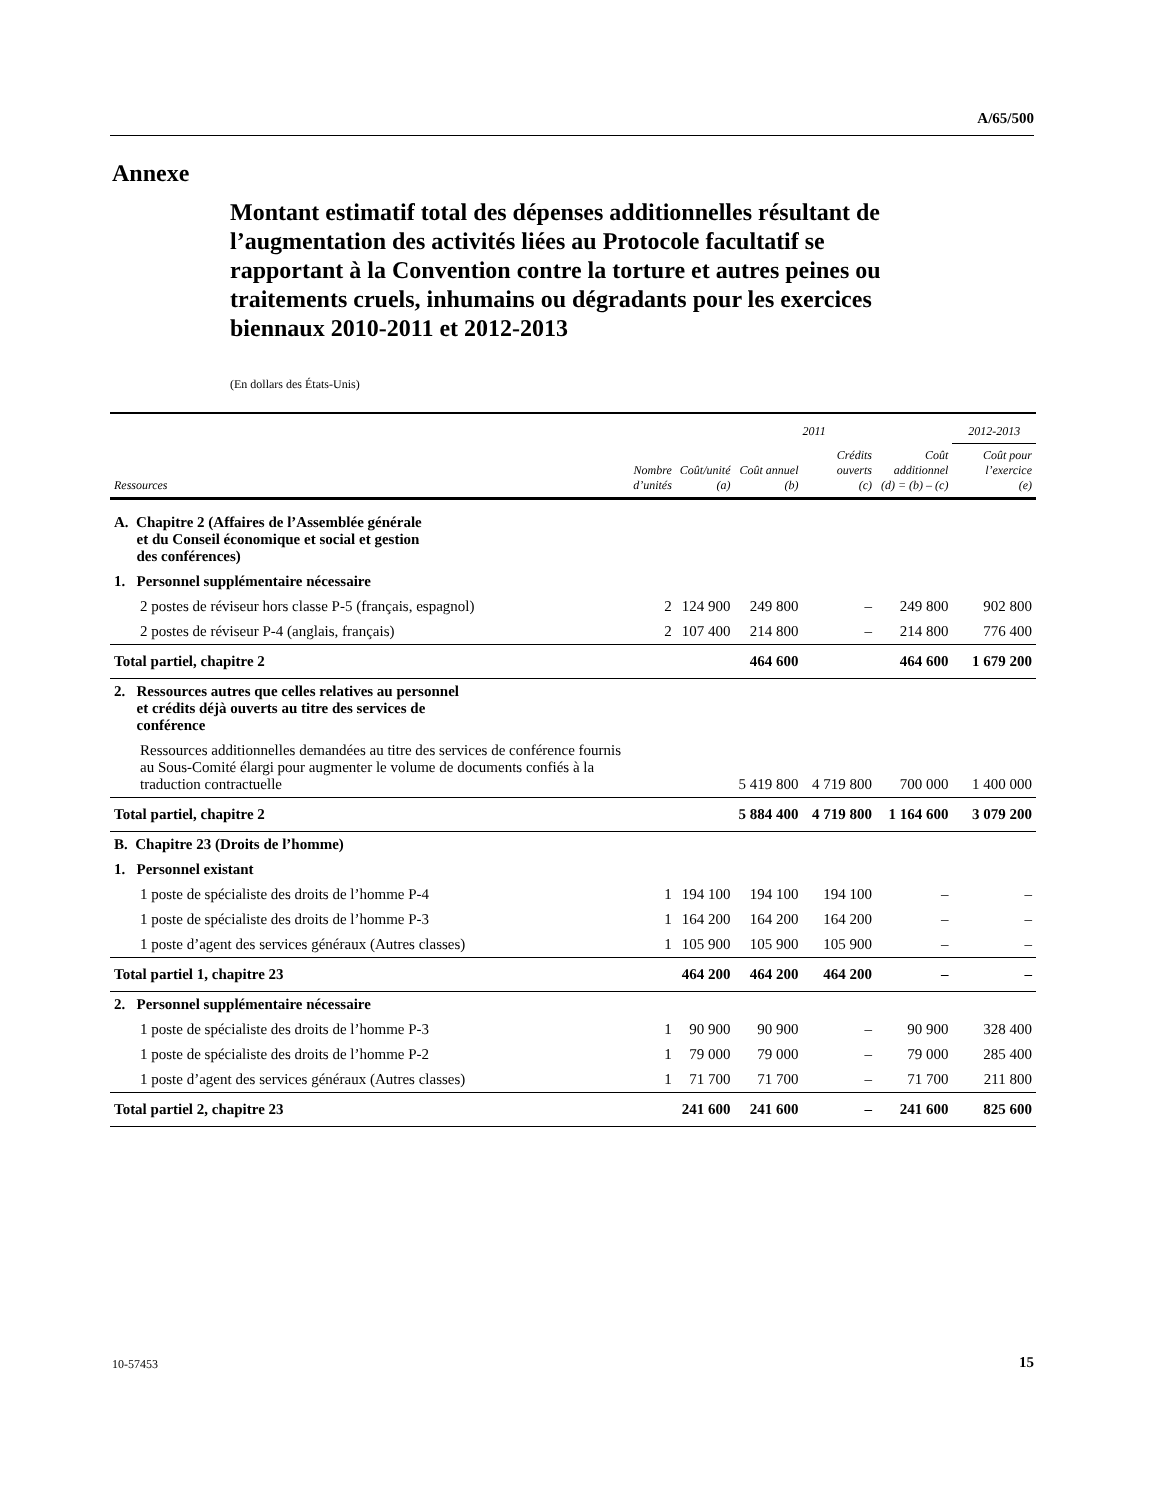A/65/500
Annexe
Montant estimatif total des dépenses additionnelles résultant de l’augmentation des activités liées au Protocole facultatif se rapportant à la Convention contre la torture et autres peines ou traitements cruels, inhumains ou dégradants pour les exercices biennaux 2010-2011 et 2012-2013
(En dollars des États-Unis)
| | | 2011 | | | | 2012-2013 |
| --- | --- | --- | --- | --- | --- | --- |
| Ressources | Nombre d’unités | Coût/unité (a) | Coût annuel (b) | Crédits ouverts (c) | Coût additionnel (d) = (b) – (c) | Coût pour l’exercice (e) |
| A. Chapitre 2 (Affaires de l’Assemblée générale et du Conseil économique et social et gestion des conférences) | | | | | | |
| 1. Personnel supplémentaire nécessaire | | | | | | |
| 2 postes de réviseur hors classe P-5 (français, espagnol) | 2 | 124 900 | 249 800 | – | 249 800 | 902 800 |
| 2 postes de réviseur P-4 (anglais, français) | 2 | 107 400 | 214 800 | – | 214 800 | 776 400 |
| Total partiel, chapitre 2 | | | 464 600 | | 464 600 | 1 679 200 |
| 2. Ressources autres que celles relatives au personnel et crédits déjà ouverts au titre des services de conférence | | | | | | |
| Ressources additionnelles demandées au titre des services de conférence fournis au Sous-Comité élargi pour augmenter le volume de documents confiés à la traduction contractuelle | | | 5 419 800 | 4 719 800 | 700 000 | 1 400 000 |
| Total partiel, chapitre 2 | | | 5 884 400 | 4 719 800 | 1 164 600 | 3 079 200 |
| B. Chapitre 23 (Droits de l’homme) | | | | | | |
| 1. Personnel existant | | | | | | |
| 1 poste de spécialiste des droits de l’homme P-4 | 1 | 194 100 | 194 100 | 194 100 | – | – |
| 1 poste de spécialiste des droits de l’homme P-3 | 1 | 164 200 | 164 200 | 164 200 | – | – |
| 1 poste d’agent des services généraux (Autres classes) | 1 | 105 900 | 105 900 | 105 900 | – | – |
| Total partiel 1, chapitre 23 | | 464 200 | 464 200 | 464 200 | – | – |
| 2. Personnel supplémentaire nécessaire | | | | | | |
| 1 poste de spécialiste des droits de l’homme P-3 | 1 | 90 900 | 90 900 | – | 90 900 | 328 400 |
| 1 poste de spécialiste des droits de l’homme P-2 | 1 | 79 000 | 79 000 | – | 79 000 | 285 400 |
| 1 poste d’agent des services généraux (Autres classes) | 1 | 71 700 | 71 700 | – | 71 700 | 211 800 |
| Total partiel 2, chapitre 23 | | 241 600 | 241 600 | – | 241 600 | 825 600 |
10-57453 15